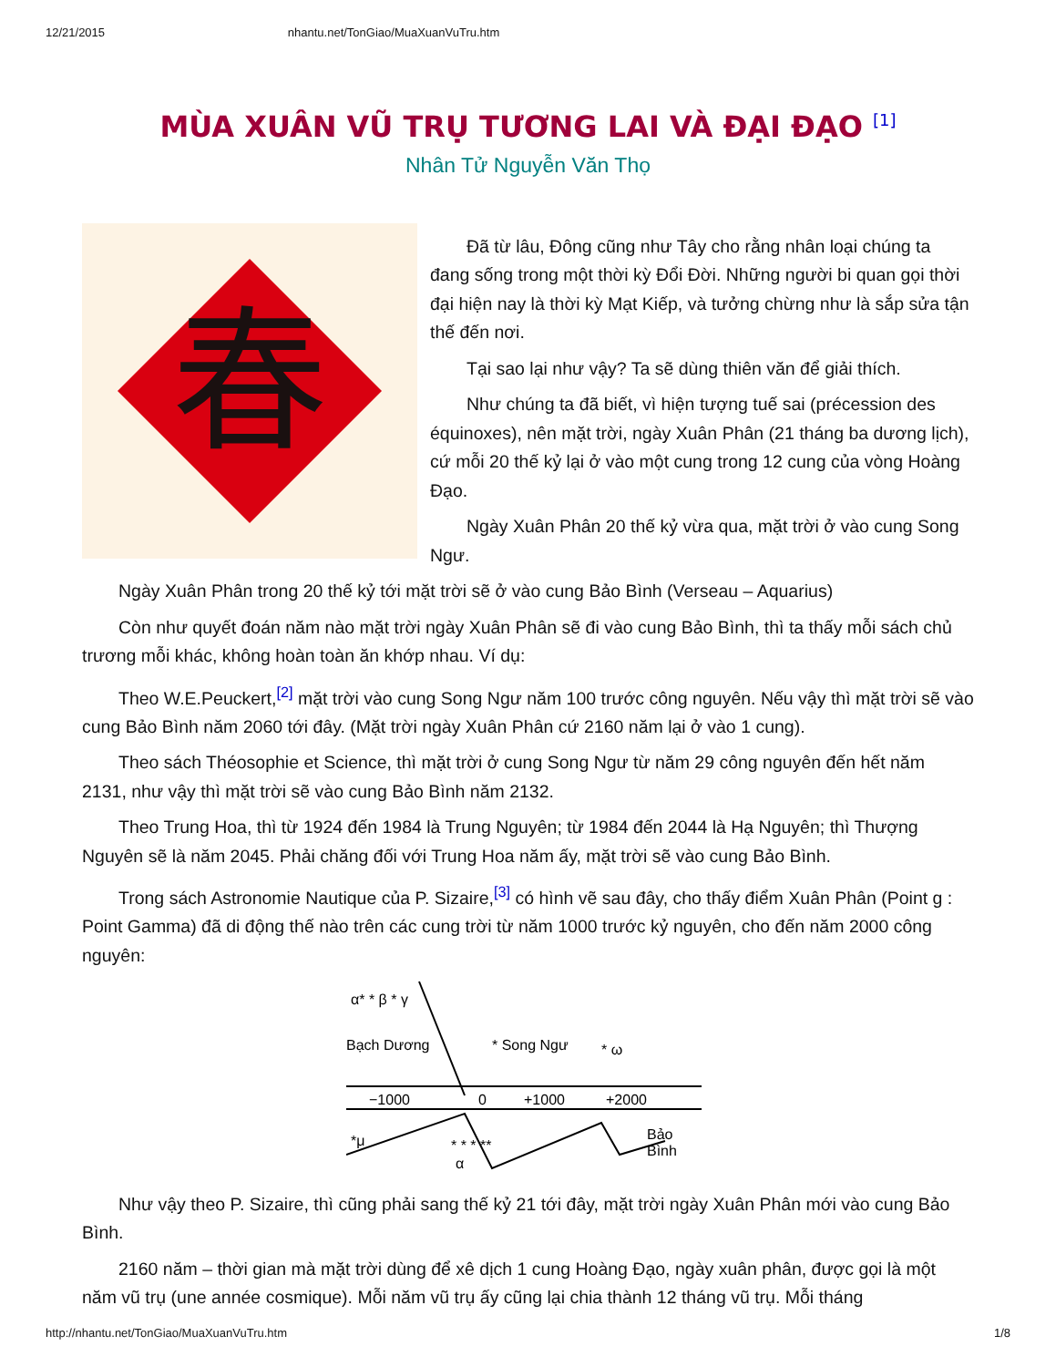12/21/2015 nhantu.net/TonGiao/MuaXuanVuTru.htm
MÙA XUÂN VŨ TRỤ TƯƠNG LAI VÀ ĐẠI ĐẠO <sup>[1]</sup>
Nhân Tử Nguyễn Văn Thọ
春
Đã từ lâu, Đông cũng như Tây cho rằng nhân loại chúng ta đang sống trong một thời kỳ Đổi Đời. Những người bi quan gọi thời đại hiện nay là thời kỳ Mạt Kiếp, và tưởng chừng như là sắp sửa tận thế đến nơi.
Tại sao lại như vậy? Ta sẽ dùng thiên văn để giải thích.
Như chúng ta đã biết, vì hiện tượng tuế sai (précession des équinoxes), nên mặt trời, ngày Xuân Phân (21 tháng ba dương lịch), cứ mỗi 20 thế kỷ lại ở vào một cung trong 12 cung của vòng Hoàng Đạo.
Ngày Xuân Phân 20 thế kỷ vừa qua, mặt trời ở vào cung Song Ngư.
Ngày Xuân Phân trong 20 thế kỷ tới mặt trời sẽ ở vào cung Bảo Bình (Verseau – Aquarius)
Còn như quyết đoán năm nào mặt trời ngày Xuân Phân sẽ đi vào cung Bảo Bình, thì ta thấy mỗi sách chủ trương mỗi khác, không hoàn toàn ăn khớp nhau. Ví dụ:
Theo W.E.Peuckert,<sup>[2]</sup> mặt trời vào cung Song Ngư năm 100 trước công nguyên. Nếu vậy thì mặt trời sẽ vào cung Bảo Bình năm 2060 tới đây. (Mặt trời ngày Xuân Phân cứ 2160 năm lại ở vào 1 cung).
Theo sách Théosophie et Science, thì mặt trời ở cung Song Ngư từ năm 29 công nguyên đến hết năm 2131, như vậy thì mặt trời sẽ vào cung Bảo Bình năm 2132.
Theo Trung Hoa, thì từ 1924 đến 1984 là Trung Nguyên; từ 1984 đến 2044 là Hạ Nguyên; thì Thượng Nguyên sẽ là năm 2045. Phải chăng đối với Trung Hoa năm ấy, mặt trời sẽ vào cung Bảo Bình.
Trong sách Astronomie Nautique của P. Sizaire,<sup>[3]</sup> có hình vẽ sau đây, cho thấy điểm Xuân Phân (Point g : Point Gamma) đã di động thế nào trên các cung trời từ năm 1000 trước kỷ nguyên, cho đến năm 2000 công nguyên:
α* * β * γ
Bạch Dương
* Song Ngư
* ω
−1000
0
+1000
+2000
Bảo
Bình
*μ
* * * **
α
Như vậy theo P. Sizaire, thì cũng phải sang thế kỷ 21 tới đây, mặt trời ngày Xuân Phân mới vào cung Bảo Bình.
2160 năm – thời gian mà mặt trời dùng để xê dịch 1 cung Hoàng Đạo, ngày xuân phân, được gọi là một năm vũ trụ (une année cosmique). Mỗi năm vũ trụ ấy cũng lại chia thành 12 tháng vũ trụ. Mỗi tháng
http://nhantu.net/TonGiao/MuaXuanVuTru.htm 1/8